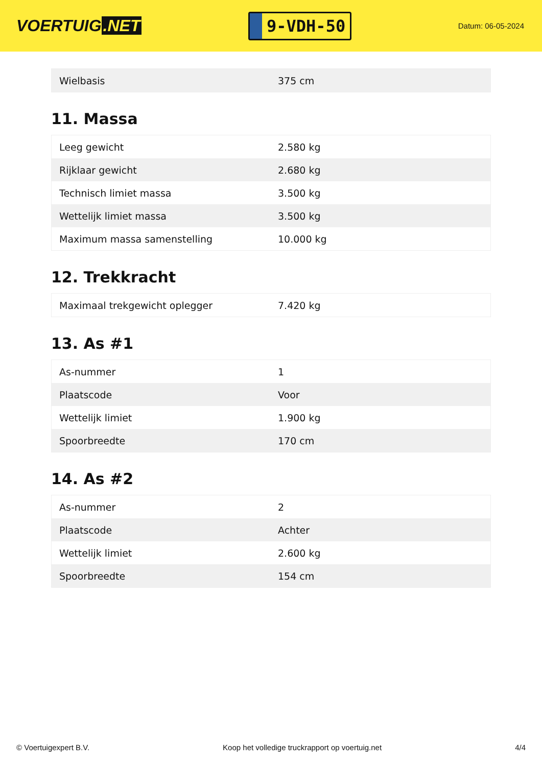VOERTUIG.NET
9-VDH-50
Datum: 06-05-2024
| Wielbasis | 375 cm |
11. Massa
| Leeg gewicht | 2.580 kg |
| Rijklaar gewicht | 2.680 kg |
| Technisch limiet massa | 3.500 kg |
| Wettelijk limiet massa | 3.500 kg |
| Maximum massa samenstelling | 10.000 kg |
12. Trekkracht
| Maximaal trekgewicht oplegger | 7.420 kg |
13. As #1
| As-nummer | 1 |
| Plaatscode | Voor |
| Wettelijk limiet | 1.900 kg |
| Spoorbreedte | 170 cm |
14. As #2
| As-nummer | 2 |
| Plaatscode | Achter |
| Wettelijk limiet | 2.600 kg |
| Spoorbreedte | 154 cm |
© Voertuigexpert B.V. Koop het volledige truckrapport op voertuig.net 4/4